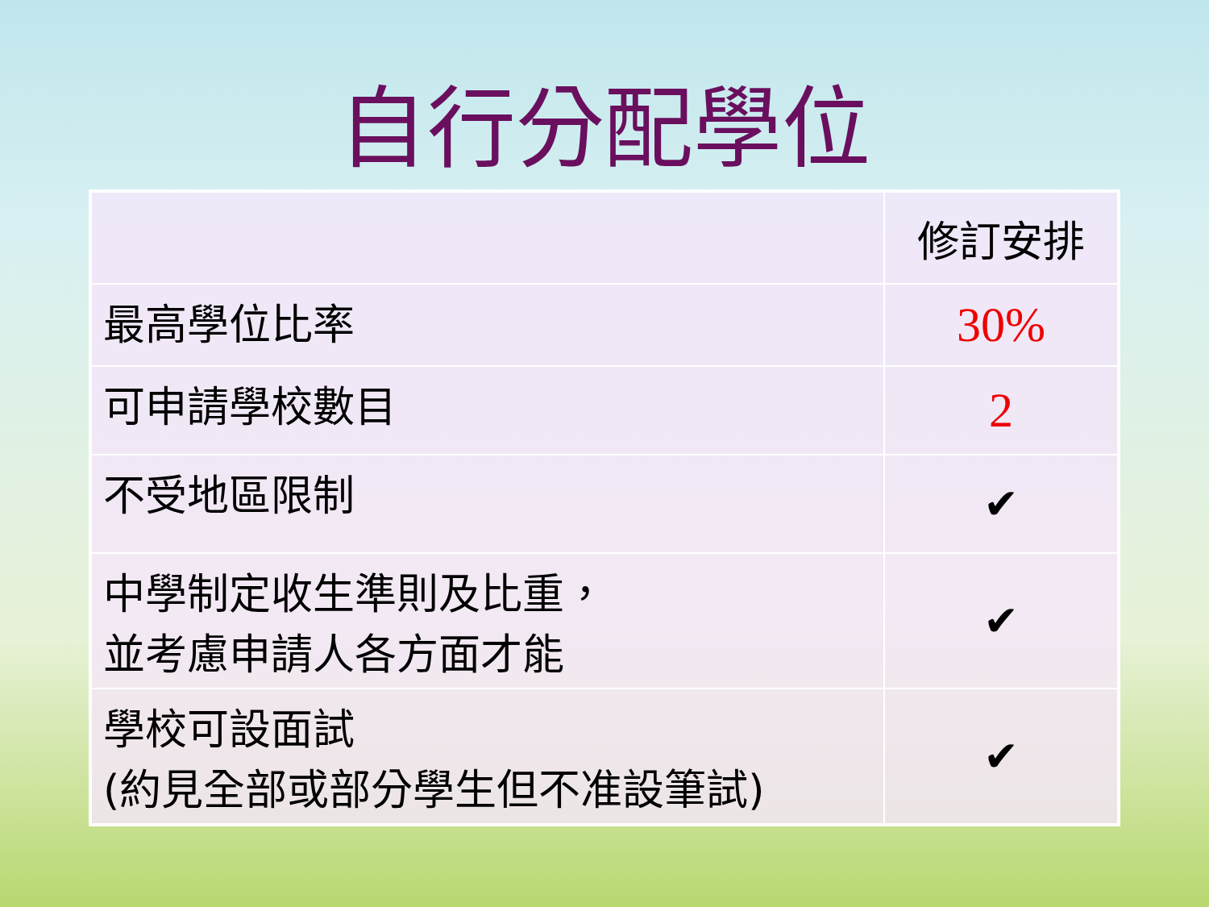自行分配學位
| | 修訂安排 |
| --- | --- |
| 最高學位比率 | 30% |
| 可申請學校數目 | 2 |
| 不受地區限制 | ✔ |
| 中學制定收生準則及比重， 並考慮申請人各方面才能 | ✔ |
| 學校可設面試 (約見全部或部分學生但不准設筆試) | ✔ |